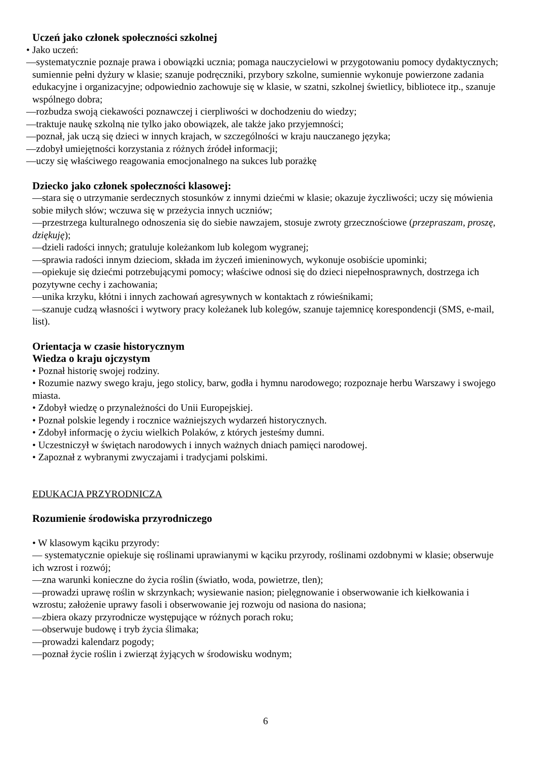Uczeń jako członek społeczności szkolnej
• Jako uczeń:
—systematycznie poznaje prawa i obowiązki ucznia; pomaga nauczycielowi w przygotowaniu pomocy dydaktycznych; sumiennie pełni dyżury w klasie; szanuje podręczniki, przybory szkolne, sumiennie wykonuje powierzone zadania edukacyjne i organizacyjne; odpowiednio zachowuje się w klasie, w szatni, szkolnej świetlicy, bibliotece itp., szanuje wspólnego dobra;
—rozbudza swoją ciekawości poznawczej i cierpliwości w dochodzeniu do wiedzy;
—traktuje naukę szkolną nie tylko jako obowiązek, ale także jako przyjemności;
—poznał, jak uczą się dzieci w innych krajach, w szczególności w kraju nauczanego języka;
—zdobył umiejętności korzystania z różnych źródeł informacji;
—uczy się właściwego reagowania emocjonalnego na sukces lub porażkę
Dziecko jako członek społeczności klasowej:
—stara się o utrzymanie serdecznych stosunków z innymi dziećmi w klasie; okazuje życzliwości; uczy się mówienia sobie miłych słów; wczuwa się w przeżycia innych uczniów;
—przestrzega kulturalnego odnoszenia się do siebie nawzajem, stosuje zwroty grzecznościowe (przepraszam, proszę, dziękuję);
—dzieli radości innych; gratuluje koleżankom lub kolegom wygranej;
—sprawia radości innym dzieciom, składa im życzeń imieninowych, wykonuje osobiście upominki;
—opiekuje się dziećmi potrzebującymi pomocy; właściwe odnosi się do dzieci niepełnosprawnych, dostrzega ich pozytywne cechy i zachowania;
—unika krzyku, kłótni i innych zachowań agresywnych w kontaktach z rówieśnikami;
—szanuje cudzą własności i wytwory pracy koleżanek lub kolegów, szanuje tajemnicę korespondencji (SMS, e-mail, list).
Orientacja w czasie historycznym
Wiedza o kraju ojczystym
• Poznał historię swojej rodziny.
• Rozumie nazwy swego kraju, jego stolicy, barw, godła i hymnu narodowego; rozpoznaje herbu Warszawy i swojego miasta.
• Zdobył wiedzę o przynależności do Unii Europejskiej.
• Poznał polskie legendy i rocznice ważniejszych wydarzeń historycznych.
• Zdobył informację o życiu wielkich Polaków, z których jesteśmy dumni.
• Uczestniczył w świętach narodowych i innych ważnych dniach pamięci narodowej.
• Zapoznał z wybranymi zwyczajami i tradycjami polskimi.
EDUKACJA PRZYRODNICZA
Rozumienie środowiska przyrodniczego
• W klasowym kąciku przyrody:
— systematycznie opiekuje się roślinami uprawianymi w kąciku przyrody, roślinami ozdobnymi w klasie; obserwuje ich wzrost i rozwój;
—zna warunki konieczne do życia roślin (światło, woda, powietrze, tlen);
—prowadzi uprawę roślin w skrzynkach; wysiewanie nasion; pielęgnowanie i obserwowanie ich kiełkowania i wzrostu; założenie uprawy fasoli i obserwowanie jej rozwoju od nasiona do nasiona;
—zbiera okazy przyrodnicze występujące w różnych porach roku;
—obserwuje budowę i tryb życia ślimaka;
—prowadzi kalendarz pogody;
—poznał życie roślin i zwierząt żyjących w środowisku wodnym;
6